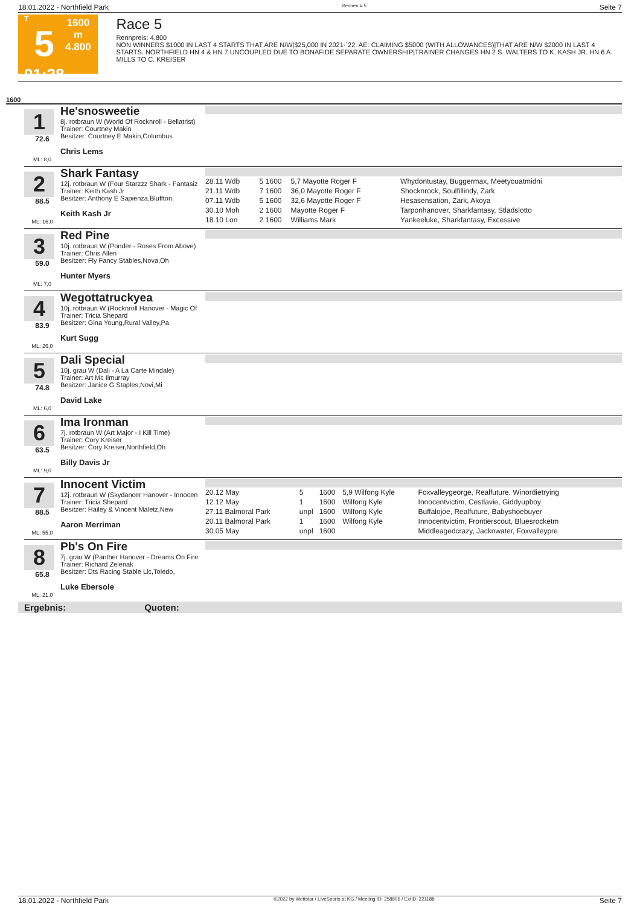18.01.2022 - Northfield Park Rennen # 5 Seite 7
T
5
01:28
1600 m
4.800
Race 5
Rennpreis: 4.800
NON WINNERS $1000 IN LAST 4 STARTS THAT ARE N/W|$25,000 IN 2021-`22. AE: CLAIMING $5000 (WITH ALLOWANCES)|THAT ARE N/W $2000 IN LAST 4 STARTS. NORTHFIELD HN 4 & HN 7 UNCOUPLED DUE TO BONAFIDE SEPARATE OWNERSHIP|TRAINER CHANGES HN 2 S. WALTERS TO K. KASH JR. HN 6 A. MILLS TO C. KREISER
1600
1
72.6
ML: 8,0
He'snosweetie
8j. rotbraun W (World Of Rocknroll - Bellatrist)
Trainer: Courtney Makin
Besitzer: Courtney E Makin,Columbus
Chris Lems
2
88.5
ML: 16,0
Shark Fantasy
12j. rotbraun W (Four Starzzz Shark - Fantasiz
Trainer: Keith Kash Jr
Besitzer: Anthony E Sapienza,Bluffton,
Keith Kash Jr
| 28.11 Wdb | 5 | 1600 | 5,7 Mayotte Roger F | Whydontustay, Buggermax, Meetyouatmidni |
| 21.11 Wdb | 7 | 1600 | 36,0 Mayotte Roger F | Shocknrock, Soulfillindy, Zark |
| 07.11 Wdb | 5 | 1600 | 32,6 Mayotte Roger F | Hesasensation, Zark, Akoya |
| 30.10 Moh | 2 | 1600 | Mayotte Roger F | Tarponhanover, Sharkfantasy, Stladslotto |
| 18.10 Lon | 2 | 1600 | Williams Mark | Yankeeluke, Sharkfantasy, Excessive |
3
59.0
ML: 7,0
Red Pine
10j. rotbraun W (Ponder - Roses From Above)
Trainer: Chris Allen
Besitzer: Fly Fancy Stables,Nova,Oh
Hunter Myers
4
83.9
ML: 26,0
Wegottatruckyea
10j. rotbraun W (Rocknroll Hanover - Magic Of
Trainer: Tricia Shepard
Besitzer: Gina Young,Rural Valley,Pa
Kurt Sugg
5
74.8
ML: 6,0
Dali Special
10j. grau W (Dali - A La Carte Mindale)
Trainer: Art Mc Ilmurray
Besitzer: Janice G Staples,Novi,Mi
David Lake
6
63.5
ML: 9,0
Ima Ironman
7j. rotbraun W (Art Major - I Kill Time)
Trainer: Cory Kreiser
Besitzer: Cory Kreiser,Northfield,Oh
Billy Davis Jr
7
88.5
ML: 55,0
Innocent Victim
12j. rotbraun W (Skydancer Hanover - Innocen
Trainer: Tricia Shepard
Besitzer: Hailey & Vincent Maletz,New
Aaron Merriman
| 20.12 May | 5 | 1600 | 5,9 Wilfong Kyle | Foxvalleygeorge, Realfuture, Winordietrying |
| 12.12 May | 1 | 1600 | Wilfong Kyle | Innocentvictim, Cestlavie, Giddyupboy |
| 27.11 Balmoral Park | unpl | 1600 | Wilfong Kyle | Buffalojoe, Realfuture, Babyshoebuyer |
| 20.11 Balmoral Park | 1 | 1600 | Wilfong Kyle | Innocentvictim, Frontierscout, Bluesrocketm |
| 30.05 May | unpl | 1600 | | Middleagedcrazy, Jacknwater, Foxvalleypre |
8
65.8
ML: 21,0
Pb's On Fire
7j. grau W (Panther Hanover - Dreams On Fire
Trainer: Richard Zelenak
Besitzer: Dts Racing Stable Llc,Toledo,
Luke Ebersole
Ergebnis: Quoten:
18.01.2022 - Northfield Park ©2022 by Wettstar / LiveSports.at KG / Meeting ID: 258806 / ExtID: 221188 Seite 7